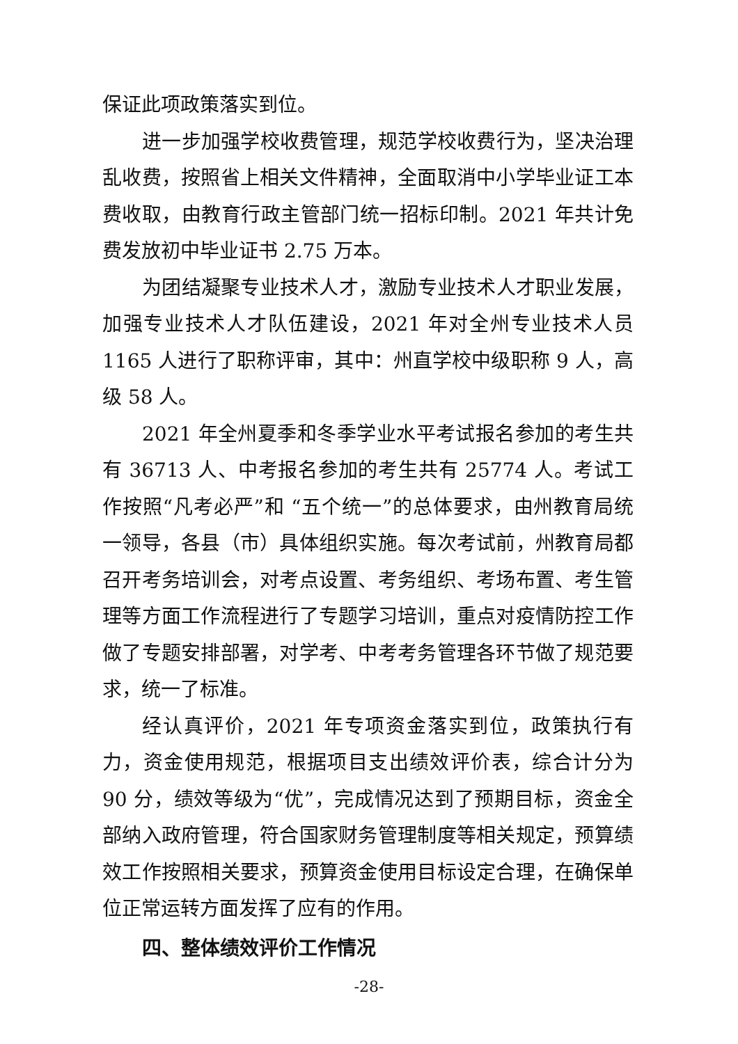保证此项政策落实到位。
进一步加强学校收费管理，规范学校收费行为，坚决治理乱收费，按照省上相关文件精神，全面取消中小学毕业证工本费收取，由教育行政主管部门统一招标印制。2021 年共计免费发放初中毕业证书 2.75 万本。
为团结凝聚专业技术人才，激励专业技术人才职业发展，加强专业技术人才队伍建设，2021 年对全州专业技术人员1165 人进行了职称评审，其中：州直学校中级职称 9 人，高级 58 人。
2021 年全州夏季和冬季学业水平考试报名参加的考生共有 36713 人、中考报名参加的考生共有 25774 人。考试工作按照“凡考必严”和 “五个统一”的总体要求，由州教育局统一领导，各县（市）具体组织实施。每次考试前，州教育局都召开考务培训会，对考点设置、考务组织、考场布置、考生管理等方面工作流程进行了专题学习培训，重点对疫情防控工作做了专题安排部署，对学考、中考考务管理各环节做了规范要求，统一了标准。
经认真评价，2021 年专项资金落实到位，政策执行有力，资金使用规范，根据项目支出绩效评价表，综合计分为 90 分，绩效等级为“优”，完成情况达到了预期目标，资金全部纳入政府管理，符合国家财务管理制度等相关规定，预算绩效工作按照相关要求，预算资金使用目标设定合理，在确保单位正常运转方面发挥了应有的作用。
四、整体绩效评价工作情况
-28-